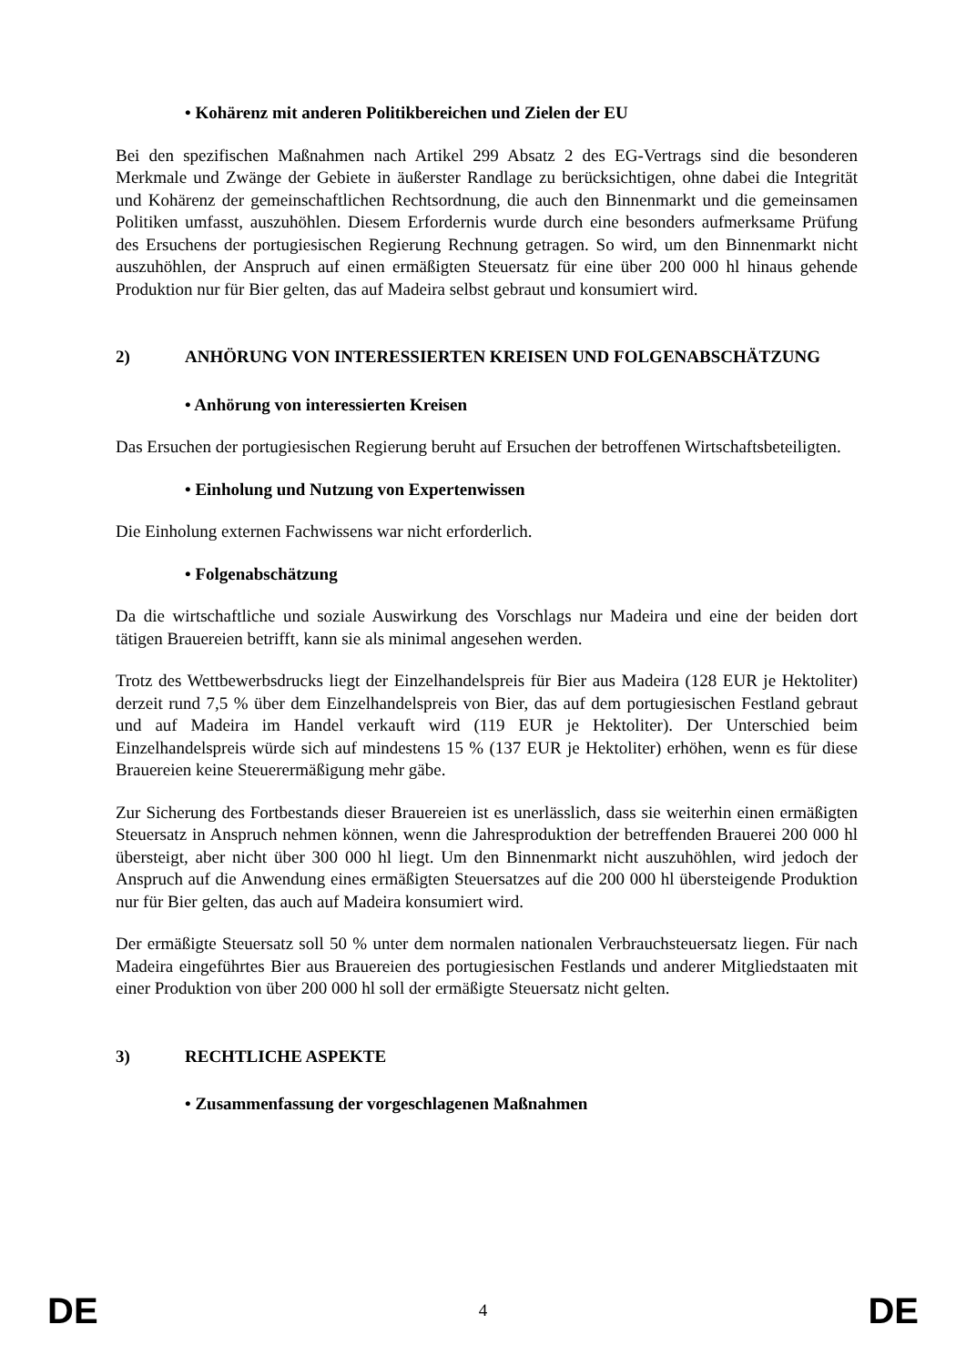• Kohärenz mit anderen Politikbereichen und Zielen der EU
Bei den spezifischen Maßnahmen nach Artikel 299 Absatz 2 des EG-Vertrags sind die besonderen Merkmale und Zwänge der Gebiete in äußerster Randlage zu berücksichtigen, ohne dabei die Integrität und Kohärenz der gemeinschaftlichen Rechtsordnung, die auch den Binnenmarkt und die gemeinsamen Politiken umfasst, auszuhöhlen. Diesem Erfordernis wurde durch eine besonders aufmerksame Prüfung des Ersuchens der portugiesischen Regierung Rechnung getragen. So wird, um den Binnenmarkt nicht auszuhöhlen, der Anspruch auf einen ermäßigten Steuersatz für eine über 200 000 hl hinaus gehende Produktion nur für Bier gelten, das auf Madeira selbst gebraut und konsumiert wird.
2) ANHÖRUNG VON INTERESSIERTEN KREISEN UND FOLGENABSCHÄTZUNG
• Anhörung von interessierten Kreisen
Das Ersuchen der portugiesischen Regierung beruht auf Ersuchen der betroffenen Wirtschaftsbeteiligten.
• Einholung und Nutzung von Expertenwissen
Die Einholung externen Fachwissens war nicht erforderlich.
• Folgenabschätzung
Da die wirtschaftliche und soziale Auswirkung des Vorschlags nur Madeira und eine der beiden dort tätigen Brauereien betrifft, kann sie als minimal angesehen werden.
Trotz des Wettbewerbsdrucks liegt der Einzelhandelspreis für Bier aus Madeira (128 EUR je Hektoliter) derzeit rund 7,5 % über dem Einzelhandelspreis von Bier, das auf dem portugiesischen Festland gebraut und auf Madeira im Handel verkauft wird (119 EUR je Hektoliter). Der Unterschied beim Einzelhandelspreis würde sich auf mindestens 15 % (137 EUR je Hektoliter) erhöhen, wenn es für diese Brauereien keine Steuerermäßigung mehr gäbe.
Zur Sicherung des Fortbestands dieser Brauereien ist es unerlässlich, dass sie weiterhin einen ermäßigten Steuersatz in Anspruch nehmen können, wenn die Jahresproduktion der betreffenden Brauerei 200 000 hl übersteigt, aber nicht über 300 000 hl liegt. Um den Binnenmarkt nicht auszuhöhlen, wird jedoch der Anspruch auf die Anwendung eines ermäßigten Steuersatzes auf die 200 000 hl übersteigende Produktion nur für Bier gelten, das auch auf Madeira konsumiert wird.
Der ermäßigte Steuersatz soll 50 % unter dem normalen nationalen Verbrauchsteuersatz liegen. Für nach Madeira eingeführtes Bier aus Brauereien des portugiesischen Festlands und anderer Mitgliedstaaten mit einer Produktion von über 200 000 hl soll der ermäßigte Steuersatz nicht gelten.
3) RECHTLICHE ASPEKTE
• Zusammenfassung der vorgeschlagenen Maßnahmen
DE 4 DE